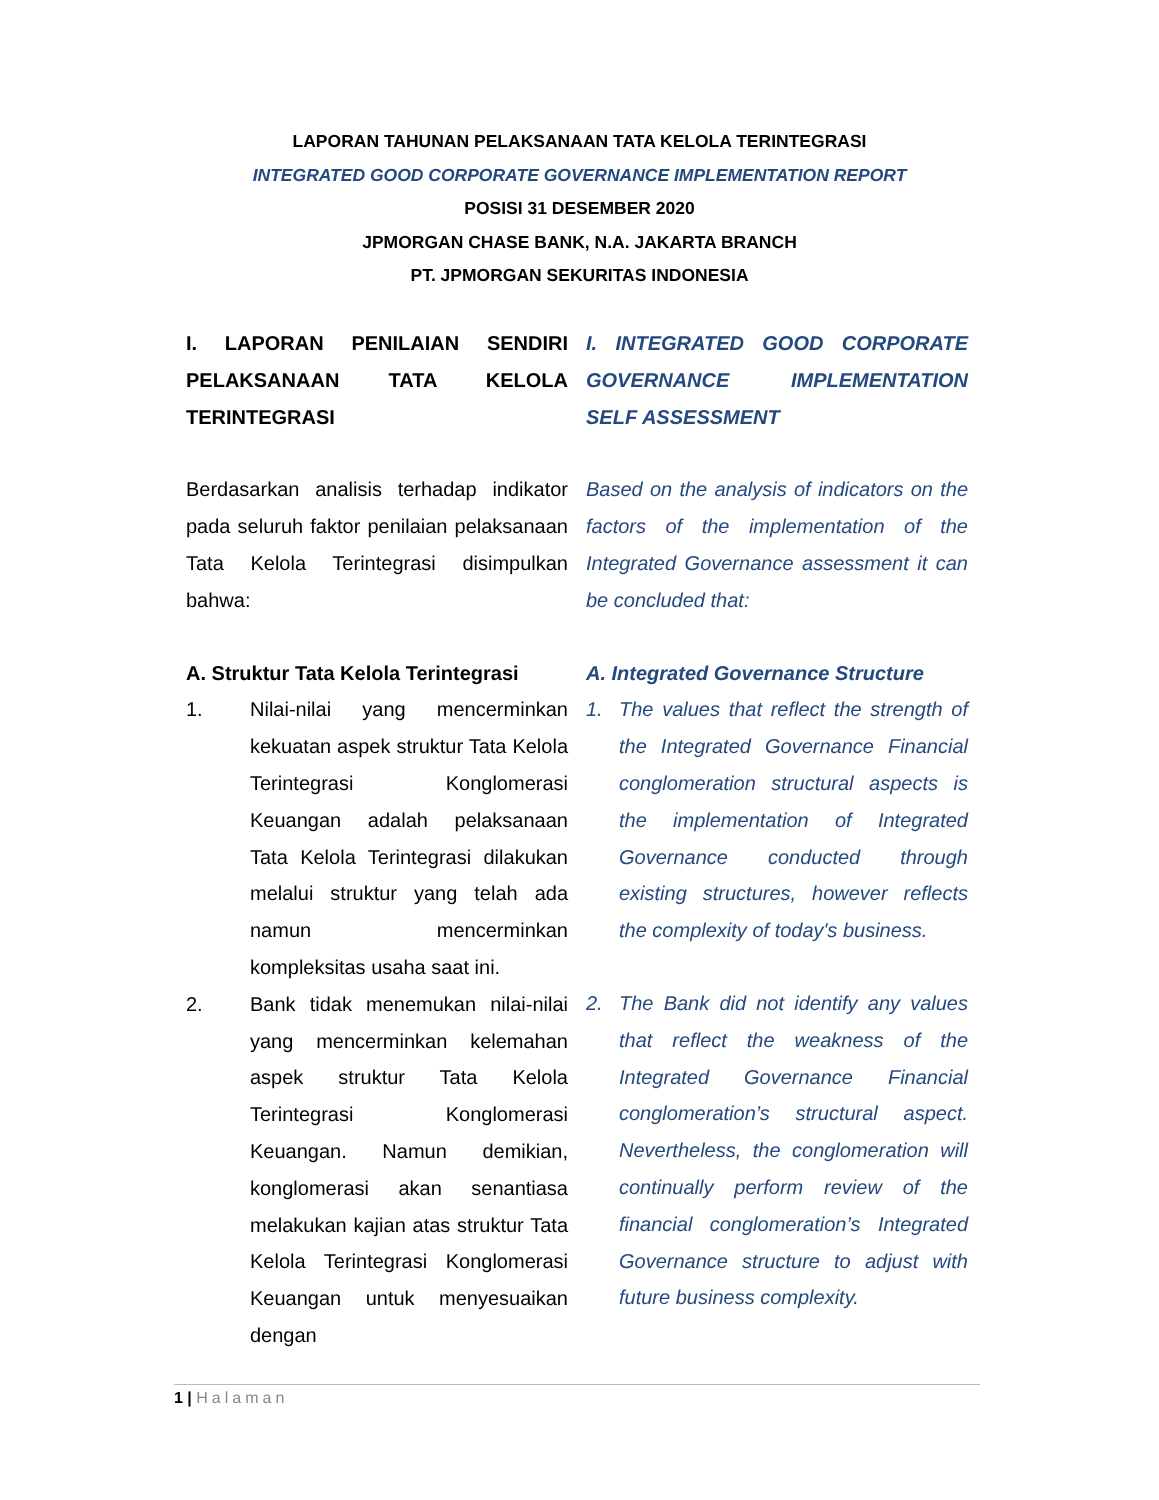LAPORAN TAHUNAN PELAKSANAAN TATA KELOLA TERINTEGRASI
INTEGRATED GOOD CORPORATE GOVERNANCE IMPLEMENTATION REPORT
POSISI 31 DESEMBER 2020
JPMORGAN CHASE BANK, N.A. JAKARTA BRANCH
PT. JPMORGAN SEKURITAS INDONESIA
I. LAPORAN PENILAIAN SENDIRI PELAKSANAAN TATA KELOLA TERINTEGRASI
Berdasarkan analisis terhadap indikator pada seluruh faktor penilaian pelaksanaan Tata Kelola Terintegrasi disimpulkan bahwa:
A. Struktur Tata Kelola Terintegrasi
1. Nilai-nilai yang mencerminkan kekuatan aspek struktur Tata Kelola Terintegrasi Konglomerasi Keuangan adalah pelaksanaan Tata Kelola Terintegrasi dilakukan melalui struktur yang telah ada namun mencerminkan kompleksitas usaha saat ini.
2. Bank tidak menemukan nilai-nilai yang mencerminkan kelemahan aspek struktur Tata Kelola Terintegrasi Konglomerasi Keuangan. Namun demikian, konglomerasi akan senantiasa melakukan kajian atas struktur Tata Kelola Terintegrasi Konglomerasi Keuangan untuk menyesuaikan dengan
I. INTEGRATED GOOD CORPORATE GOVERNANCE IMPLEMENTATION SELF ASSESSMENT
Based on the analysis of indicators on the factors of the implementation of the Integrated Governance assessment it can be concluded that:
A. Integrated Governance Structure
1. The values that reflect the strength of the Integrated Governance Financial conglomeration structural aspects is the implementation of Integrated Governance conducted through existing structures, however reflects the complexity of today's business.
2. The Bank did not identify any values that reflect the weakness of the Integrated Governance Financial conglomeration’s structural aspect. Nevertheless, the conglomeration will continually perform review of the financial conglomeration’s Integrated Governance structure to adjust with future business complexity.
1 | Halaman